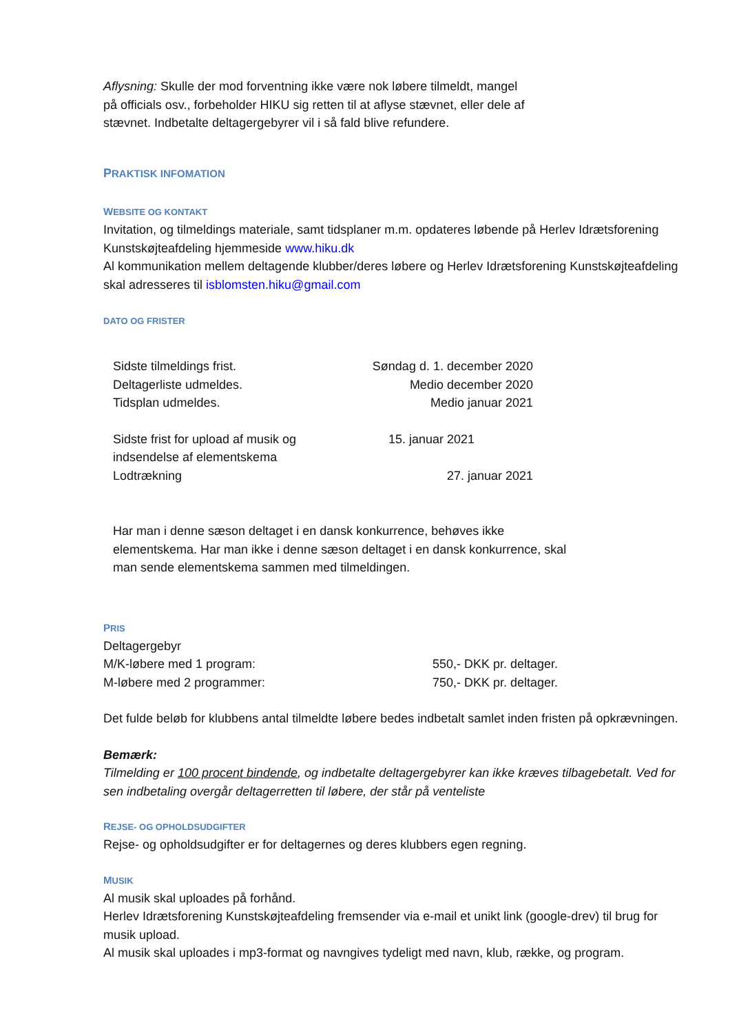Aflysning: Skulle der mod forventning ikke være nok løbere tilmeldt, mangel
på officials osv., forbeholder HIKU sig retten til at aflyse stævnet, eller dele af
stævnet. Indbetalte deltagergebyrer vil i så fald blive refundere.
PRAKTISK INFOMATION
WEBSITE OG KONTAKT
Invitation, og tilmeldings materiale, samt tidsplaner m.m. opdateres løbende på Herlev Idrætsforening Kunstskøjteafdeling hjemmeside www.hiku.dk
Al kommunikation mellem deltagende klubber/deres løbere og Herlev Idrætsforening Kunstskøjteafdeling skal adresseres til isblomsten.hiku@gmail.com
DATO OG FRISTER
| Sidste tilmeldings frist. | Søndag d. 1. december 2020 |
| Deltagerliste udmeldes. | Medio december 2020 |
| Tidsplan udmeldes. | Medio januar 2021 |
| Sidste frist for upload af musik og indsendelse af elementskema | 15. januar 2021 |
| Lodtrækning | 27. januar 2021 |
Har man i denne sæson deltaget i en dansk konkurrence, behøves ikke
elementskema. Har man ikke i denne sæson deltaget i en dansk konkurrence, skal
man sende elementskema sammen med tilmeldingen.
PRIS
Deltagergebyr
| M/K-løbere med 1 program: | 550,- DKK pr. deltager. |
| M-løbere med 2 programmer: | 750,- DKK pr. deltager. |
Det fulde beløb for klubbens antal tilmeldte løbere bedes indbetalt samlet inden fristen på opkrævningen.
Bemærk:
Tilmelding er 100 procent bindende, og indbetalte deltagergebyrer kan ikke kræves tilbagebetalt. Ved for sen indbetaling overgår deltagerretten til løbere, der står på venteliste
REJSE- OG OPHOLDSUDGIFTER
Rejse- og opholdsudgifter er for deltagernes og deres klubbers egen regning.
MUSIK
Al musik skal uploades på forhånd.
Herlev Idrætsforening Kunstskøjteafdeling fremsender via e-mail et unikt link (google-drev) til brug for musik upload.
Al musik skal uploades i mp3-format og navngives tydeligt med navn, klub, række, og program.